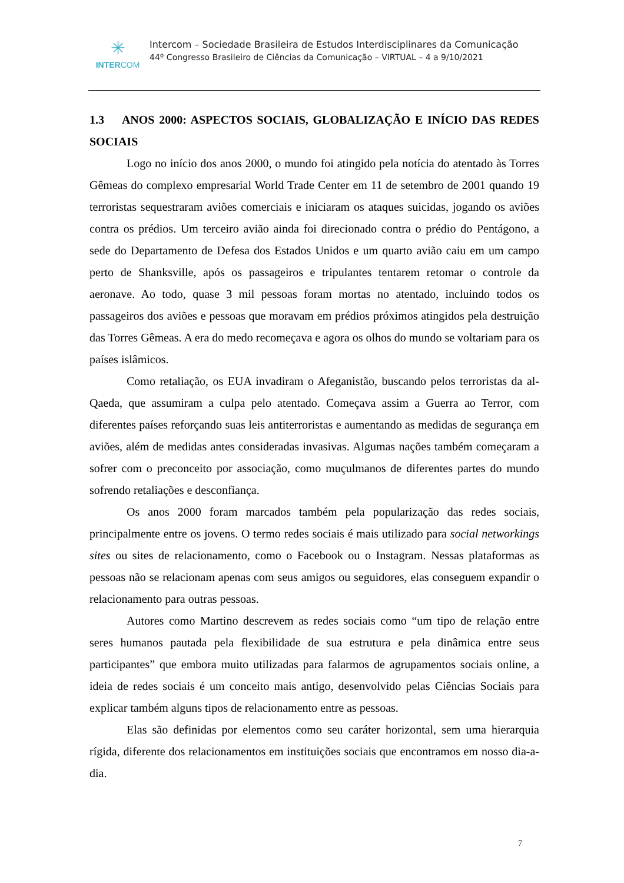✳
INTERCOM
Intercom – Sociedade Brasileira de Estudos Interdisciplinares da Comunicação
44º Congresso Brasileiro de Ciências da Comunicação – VIRTUAL – 4 a 9/10/2021
1.3 ANOS 2000: ASPECTOS SOCIAIS, GLOBALIZAÇÃO E INÍCIO DAS REDES SOCIAIS
Logo no início dos anos 2000, o mundo foi atingido pela notícia do atentado às Torres Gêmeas do complexo empresarial World Trade Center em 11 de setembro de 2001 quando 19 terroristas sequestraram aviões comerciais e iniciaram os ataques suicidas, jogando os aviões contra os prédios. Um terceiro avião ainda foi direcionado contra o prédio do Pentágono, a sede do Departamento de Defesa dos Estados Unidos e um quarto avião caiu em um campo perto de Shanksville, após os passageiros e tripulantes tentarem retomar o controle da aeronave. Ao todo, quase 3 mil pessoas foram mortas no atentado, incluindo todos os passageiros dos aviões e pessoas que moravam em prédios próximos atingidos pela destruição das Torres Gêmeas. A era do medo recomeçava e agora os olhos do mundo se voltariam para os países islâmicos.
Como retaliação, os EUA invadiram o Afeganistão, buscando pelos terroristas da al-Qaeda, que assumiram a culpa pelo atentado. Começava assim a Guerra ao Terror, com diferentes países reforçando suas leis antiterroristas e aumentando as medidas de segurança em aviões, além de medidas antes consideradas invasivas. Algumas nações também começaram a sofrer com o preconceito por associação, como muçulmanos de diferentes partes do mundo sofrendo retaliações e desconfiança.
Os anos 2000 foram marcados também pela popularização das redes sociais, principalmente entre os jovens. O termo redes sociais é mais utilizado para social networkings sites ou sites de relacionamento, como o Facebook ou o Instagram. Nessas plataformas as pessoas não se relacionam apenas com seus amigos ou seguidores, elas conseguem expandir o relacionamento para outras pessoas.
Autores como Martino descrevem as redes sociais como “um tipo de relação entre seres humanos pautada pela flexibilidade de sua estrutura e pela dinâmica entre seus participantes” que embora muito utilizadas para falarmos de agrupamentos sociais online, a ideia de redes sociais é um conceito mais antigo, desenvolvido pelas Ciências Sociais para explicar também alguns tipos de relacionamento entre as pessoas.
Elas são definidas por elementos como seu caráter horizontal, sem uma hierarquia rígida, diferente dos relacionamentos em instituições sociais que encontramos em nosso dia-a-dia.
7